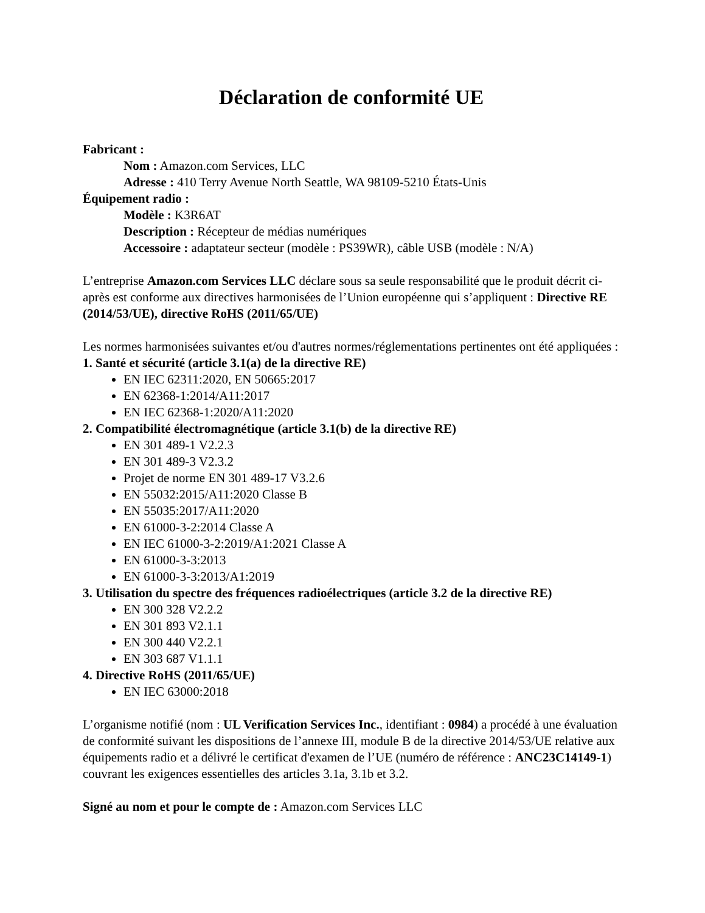Déclaration de conformité UE
Fabricant :
Nom : Amazon.com Services, LLC
Adresse : 410 Terry Avenue North Seattle, WA 98109-5210 États-Unis
Équipement radio :
Modèle : K3R6AT
Description : Récepteur de médias numériques
Accessoire : adaptateur secteur (modèle : PS39WR), câble USB (modèle : N/A)
L’entreprise Amazon.com Services LLC déclare sous sa seule responsabilité que le produit décrit ci-après est conforme aux directives harmonisées de l’Union européenne qui s’appliquent : Directive RE (2014/53/UE), directive RoHS (2011/65/UE)
Les normes harmonisées suivantes et/ou d'autres normes/réglementations pertinentes ont été appliquées :
1. Santé et sécurité (article 3.1(a) de la directive RE)
EN IEC 62311:2020, EN 50665:2017
EN 62368-1:2014/A11:2017
EN IEC 62368-1:2020/A11:2020
2. Compatibilité électromagnétique (article 3.1(b) de la directive RE)
EN 301 489-1 V2.2.3
EN 301 489-3 V2.3.2
Projet de norme EN 301 489-17 V3.2.6
EN 55032:2015/A11:2020 Classe B
EN 55035:2017/A11:2020
EN 61000-3-2:2014 Classe A
EN IEC 61000-3-2:2019/A1:2021 Classe A
EN 61000-3-3:2013
EN 61000-3-3:2013/A1:2019
3. Utilisation du spectre des fréquences radioélectriques (article 3.2 de la directive RE)
EN 300 328 V2.2.2
EN 301 893 V2.1.1
EN 300 440 V2.2.1
EN 303 687 V1.1.1
4. Directive RoHS (2011/65/UE)
EN IEC 63000:2018
L’organisme notifié (nom : UL Verification Services Inc., identifiant : 0984) a procédé à une évaluation de conformité suivant les dispositions de l’annexe III, module B de la directive 2014/53/UE relative aux équipements radio et a délivré le certificat d'examen de l’UE (numéro de référence : ANC23C14149-1) couvrant les exigences essentielles des articles 3.1a, 3.1b et 3.2.
Signé au nom et pour le compte de : Amazon.com Services LLC